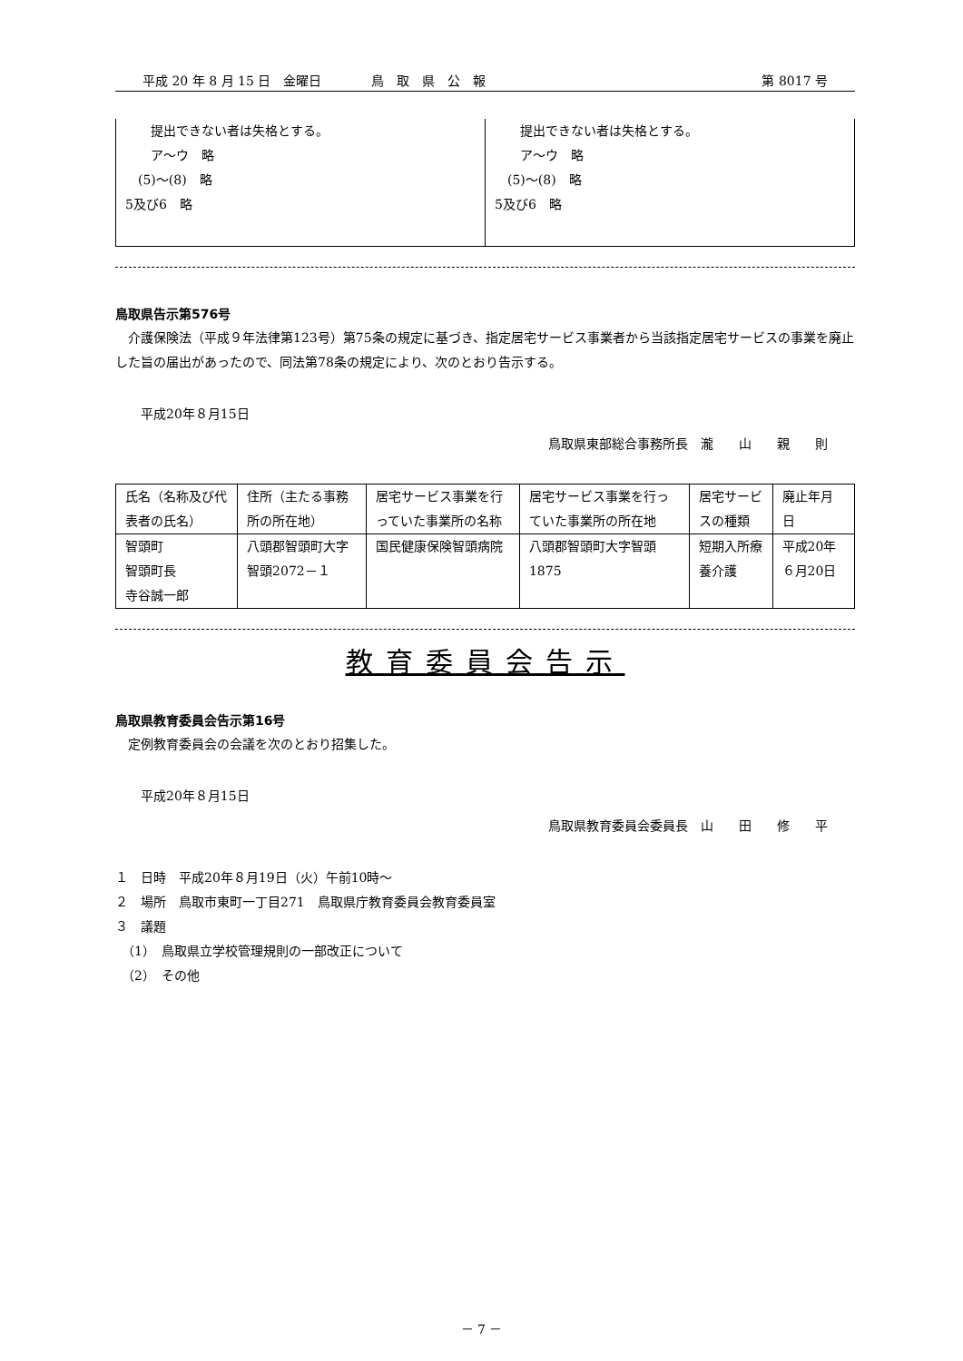平成 20 年 8 月 15 日　金曜日 鳥　取　県　公　報 第 8017 号
　　提出できない者は失格とする。
　　ア～ウ　略
　(5)～(8)　略
5及び6　略
　　提出できない者は失格とする。
　　ア～ウ　略
　(5)～(8)　略
5及び6　略
鳥取県告示第576号
　介護保険法（平成９年法律第123号）第75条の規定に基づき、指定居宅サービス事業者から当該指定居宅サービスの事業を廃止した旨の届出があったので、同法第78条の規定により、次のとおり告示する。
　　平成20年８月15日
鳥取県東部総合事務所長　瀧　　山　　親　　則
| 氏名（名称及び代表者の氏名） | 住所（主たる事務所の所在地） | 居宅サービス事業を行っていた事業所の名称 | 居宅サービス事業を行っていた事業所の所在地 | 居宅サービスの種類 | 廃止年月日 |
| 智頭町 智頭町長 寺谷誠一郎 | 八頭郡智頭町大字智頭2072－１ | 国民健康保険智頭病院 | 八頭郡智頭町大字智頭1875 | 短期入所療養介護 | 平成20年６月20日 |
教育委員会告示
鳥取県教育委員会告示第16号
　定例教育委員会の会議を次のとおり招集した。
　　平成20年８月15日
鳥取県教育委員会委員長　山　　田　　修　　平
１　日時　平成20年８月19日（火）午前10時～
２　場所　鳥取市東町一丁目271　鳥取県庁教育委員会教育委員室
３　議題
　（1）　鳥取県立学校管理規則の一部改正について
　（2）　その他
－ 7 －